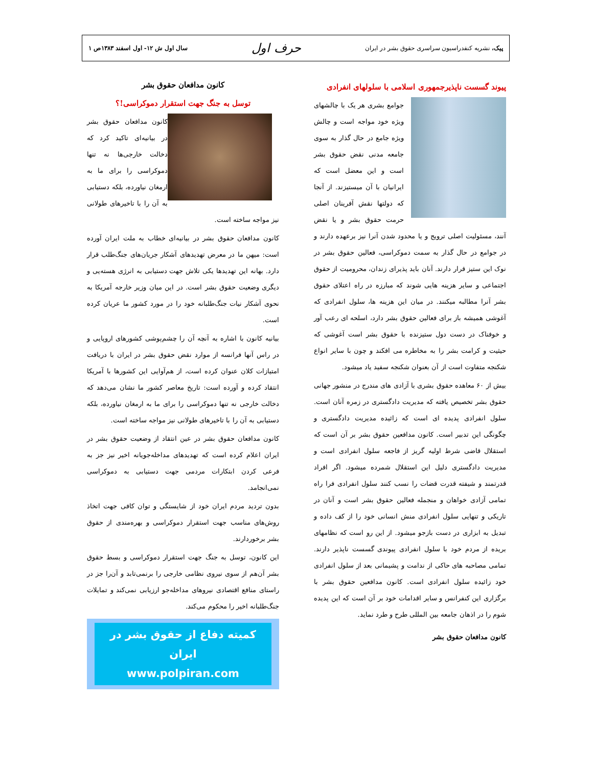پیک، نشریه کنفدراسیون سراسری حقوق بشر در ایران حرف اول سال اول ش ۱۲- اول اسفند ۱۳۸۳ص ۱
پیوند گسست ناپذیرجمهوری اسلامی با سلولهای انفرادی
جوامع بشری هر یک با چالشهای ویژه خود مواجه است و چالش ویژه جامع در حال گذار به سوی جامعه مدنی نقض حقوق بشر است و این معضل است که ایرانیان با آن میستیزند. از آنجا که دولتها نقش آفرینان اصلی حرمت حقوق بشر و یا نقض آنند، مسئولیت اصلی ترویج و یا محدود شدن آنرا نیز برعهده دارند و در جوامع در حال گذار به سمت دموکراسی، فعالین حقوق بشر در نوک این ستیز قرار دارند. آنان باید پذیرای زندان، محرومیت از حقوق اجتماعی و سایر هزینه هایی شوند که مبارزه در راه اعتلای حقوق بشر آنرا مطالبه میکنند. در میان این هزینه ها، سلول انفرادی که آغوشی همیشه باز برای فعالین حقوق بشر دارد، اسلحه ای رعب آور و خوفناک در دست دول ستیزنده با حقوق بشر است آغوشی که حیثیت و کرامت بشر را به مخاطره می افکند و چون با سایر انواع شکنجه متفاوت است از آن بعنوان شکنجه سفید یاد میشود.
بیش از ۶۰ معاهده حقوق بشری با آزادی های مندرج در منشور جهانی حقوق بشر تخصیص یافته که مدیریت دادگستری در زمره آنان است. سلول انفرادی پدیده ای است که زائیده مدیریت دادگستری و چگونگی این تدبیر است. کانون مدافعین حقوق بشر بر آن است که استقلال قاضی شرط اولیه گریز از فاجعه سلول انفرادی است و مدیریت دادگستری دلیل این استقلال شمرده میشود. اگر افراد قدرتمند و شیفته قدرت قضات را نسب کنند سلول انفرادی فرا راه تمامی آزادی خواهان و منجمله فعالین حقوق بشر است و آنان در تاریکی و تنهایی سلول انفرادی منش انسانی خود را از کف داده و تبدیل به ابزاری در دست بازجو میشود. از این رو است که نظامهای بریده از مردم خود با سلول انفرادی پیوندی گسست ناپذیر دارند. تمامی مصاحبه های حاکی از ندامت و پشیمانی بعد از سلول انفرادی خود زائیده سلول انفرادی است. کانون مدافعین حقوق بشر با برگزاری این کنفرانس و سایر اقدامات خود بر آن است که این پدیده شوم را در اذهان جامعه بین المللی طرح و طرد نماید.
کانون مدافعان حقوق بشر
کانون مدافعان حقوق بشر
توسل به جنگ جهت استقرار دموکراسی!؟
کانون مدافعان حقوق بشر در بیانیه‌ای تاکید کرد که دخالت خارجی‌ها نه تنها دموکراسی را برای ما به ارمغان نیاورده، بلکه دستیابی به آن را با تاخیرهای طولانی نیز مواجه ساخته است.
کانون مدافعان حقوق بشر در بیانیه‌ای خطاب به ملت ایران آورده است: میهن ما در معرض تهدیدهای آشکار جریان‌های جنگ‌طلب قرار دارد. بهانه این تهدیدها یکی تلاش جهت دستیابی به انرژی هسته‌یی و دیگری وضعیت حقوق بشر است. در این میان وزیر خارجه آمریکا به نحوی آشکار نیات جنگ‌طلبانه خود را در مورد کشور ما عریان کرده است.
بیانیه کانون با اشاره به آنچه آن را چشم‌پوشی کشورهای اروپایی و در راس آنها فرانسه از موارد نقض حقوق بشر در ایران با دریافت امتیازات کلان عنوان کرده است، از هم‌آوایی این کشورها با آمریکا انتقاد کرده و آورده است: تاریخ معاصر کشور ما نشان می‌دهد که دخالت خارجی نه تنها دموکراسی را برای ما به ارمغان نیاورده، بلکه دستیابی به آن را با تاخیرهای طولانی نیز مواجه ساخته است.
کانون مدافعان حقوق بشر در عین انتقاد از وضعیت حقوق بشر در ایران اعلام کرده است که تهدیدهای مداخله‌جویانه اخیر نیز جز به فرعی کردن ابتکارات مردمی جهت دستیابی به دموکراسی نمی‌انجامد.
بدون تردید مردم ایران خود از شایستگی و توان کافی جهت اتخاذ روش‌های مناسب جهت استقرار دموکراسی و بهره‌مندی از حقوق بشر برخوردارند.
این کانون، توسل به جنگ جهت استقرار دموکراسی و بسط حقوق بشر آن‌هم از سوی نیروی نظامی خارجی را برنمی‌تابد و آن‌را جز در راستای منافع اقتصادی نیروهای مداخله‌جو ارزیابی نمی‌کند و تمایلات جنگ‌طلبانه اخیر را محکوم می‌کند.
کمیته دفاع از حقوق بشر در ایران
www.polpiran.com